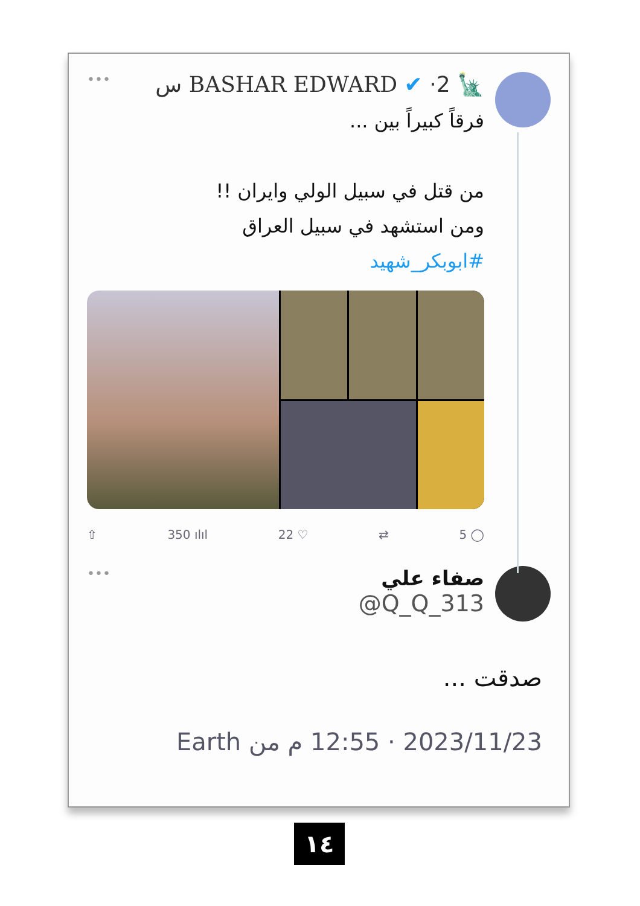🗽 BASHAR EDWARD ✔ ·2 س •••
فرقاً كبيراً بين ...
من قتل في سبيل الولي وايران !!
ومن استشهد في سبيل العراق
#ابوبكر_شهيد
⇧ 350 ılıl 22 ♡ ⇄ 5 ◯
صفاء علي •••
@Q_Q_313
صدقت ...
2023/11/23 · 12:55 م من Earth
١٤